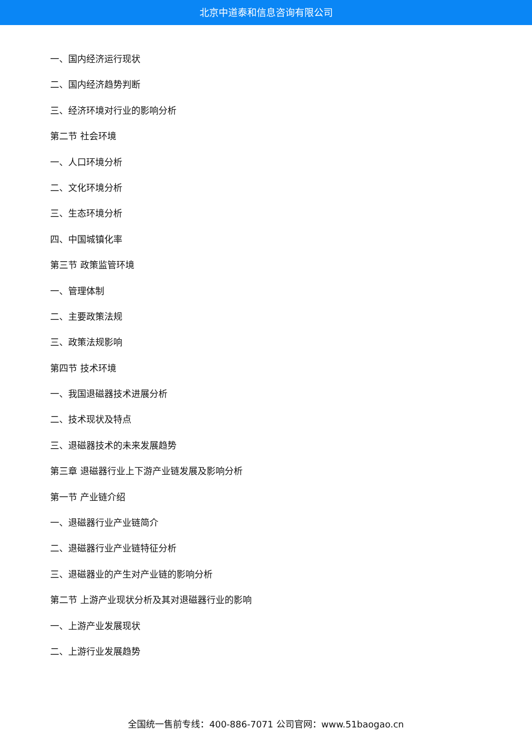北京中道泰和信息咨询有限公司
一、国内经济运行现状
二、国内经济趋势判断
三、经济环境对行业的影响分析
第二节 社会环境
一、人口环境分析
二、文化环境分析
三、生态环境分析
四、中国城镇化率
第三节 政策监管环境
一、管理体制
二、主要政策法规
三、政策法规影响
第四节 技术环境
一、我国退磁器技术进展分析
二、技术现状及特点
三、退磁器技术的未来发展趋势
第三章 退磁器行业上下游产业链发展及影响分析
第一节 产业链介绍
一、退磁器行业产业链简介
二、退磁器行业产业链特征分析
三、退磁器业的产生对产业链的影响分析
第二节 上游产业现状分析及其对退磁器行业的影响
一、上游产业发展现状
二、上游行业发展趋势
全国统一售前专线：400-886-7071 公司官网：www.51baogao.cn